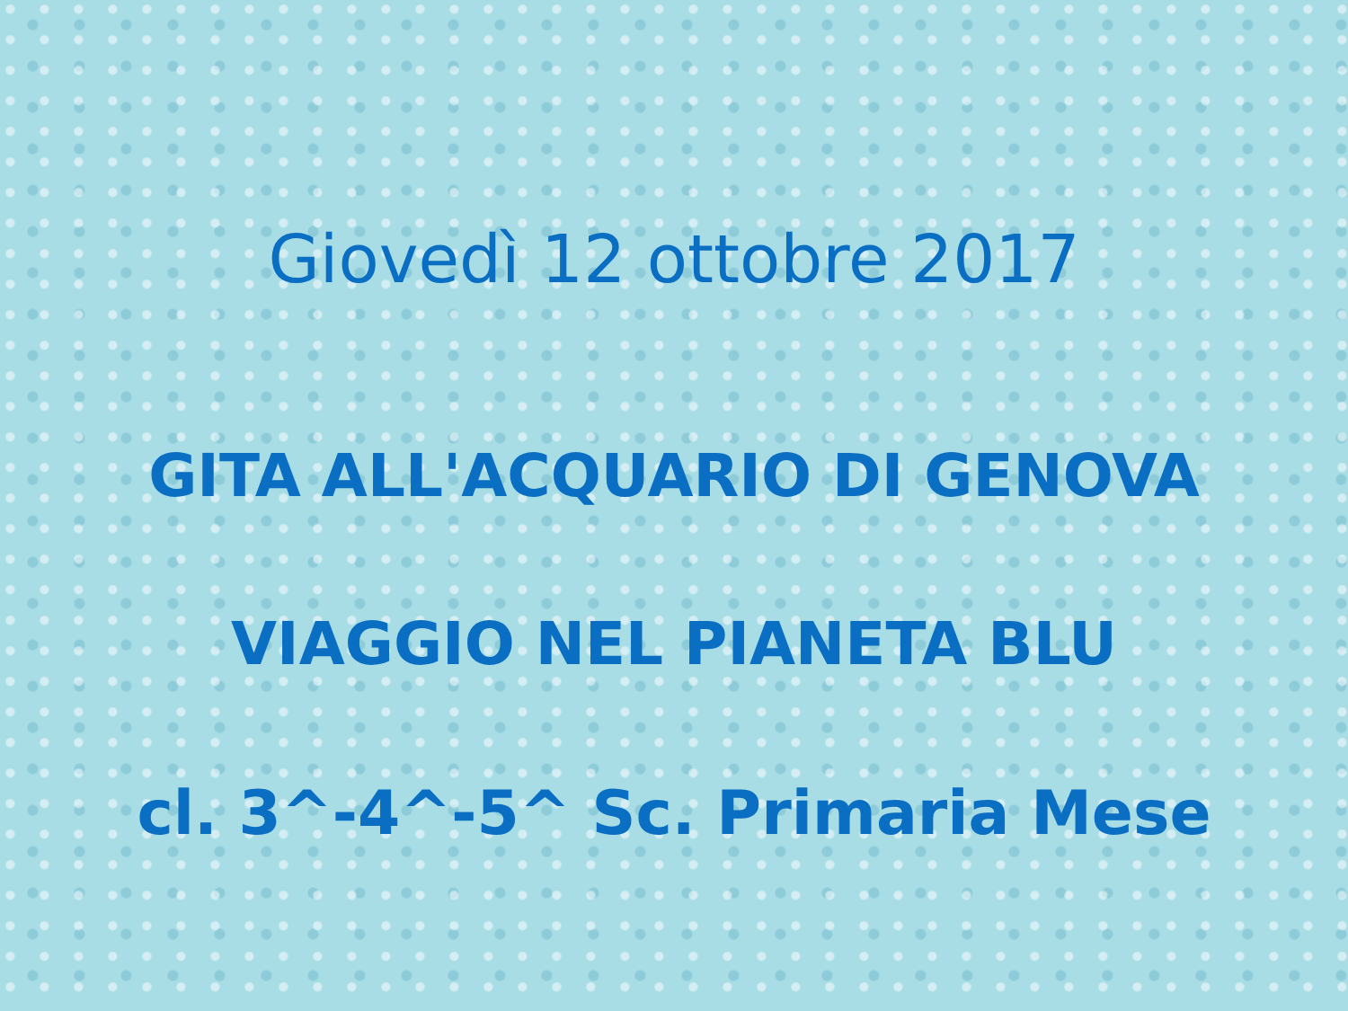Giovedì 12 ottobre 2017
GITA ALL'ACQUARIO DI GENOVA
VIAGGIO NEL PIANETA BLU
cl. 3^-4^-5^ Sc. Primaria Mese